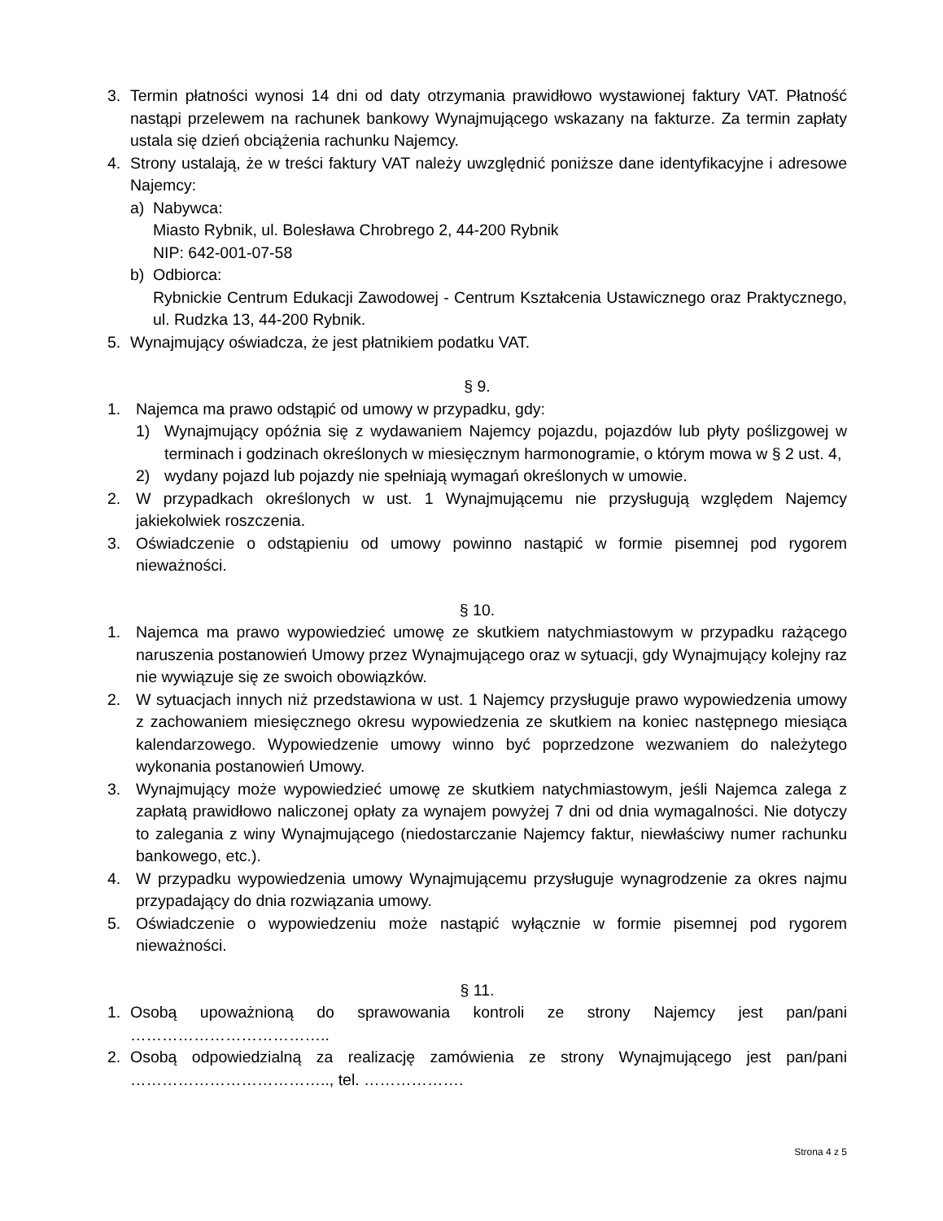3. Termin płatności wynosi 14 dni od daty otrzymania prawidłowo wystawionej faktury VAT. Płatność nastąpi przelewem na rachunek bankowy Wynajmującego wskazany na fakturze. Za termin zapłaty ustala się dzień obciążenia rachunku Najemcy.
4. Strony ustalają, że w treści faktury VAT należy uwzględnić poniższe dane identyfikacyjne i adresowe Najemcy:
a) Nabywca:
Miasto Rybnik, ul. Bolesława Chrobrego 2, 44-200 Rybnik
NIP: 642-001-07-58
b) Odbiorca:
Rybnickie Centrum Edukacji Zawodowej - Centrum Kształcenia Ustawicznego oraz Praktycznego, ul. Rudzka 13, 44-200 Rybnik.
5. Wynajmujący oświadcza, że jest płatnikiem podatku VAT.
§ 9.
1. Najemca ma prawo odstąpić od umowy w przypadku, gdy:
1) Wynajmujący opóźnia się z wydawaniem Najemcy pojazdu, pojazdów lub płyty poślizgowej w terminach i godzinach określonych w miesięcznym harmonogramie, o którym mowa w § 2 ust. 4,
2) wydany pojazd lub pojazdy nie spełniają wymagań określonych w umowie.
2. W przypadkach określonych w ust. 1 Wynajmującemu nie przysługują względem Najemcy jakiekolwiek roszczenia.
3. Oświadczenie o odstąpieniu od umowy powinno nastąpić w formie pisemnej pod rygorem nieważności.
§ 10.
1. Najemca ma prawo wypowiedzieć umowę ze skutkiem natychmiastowym w przypadku rażącego naruszenia postanowień Umowy przez Wynajmującego oraz w sytuacji, gdy Wynajmujący kolejny raz nie wywiązuje się ze swoich obowiązków.
2. W sytuacjach innych niż przedstawiona w ust. 1 Najemcy przysługuje prawo wypowiedzenia umowy z zachowaniem miesięcznego okresu wypowiedzenia ze skutkiem na koniec następnego miesiąca kalendarzowego. Wypowiedzenie umowy winno być poprzedzone wezwaniem do należytego wykonania postanowień Umowy.
3. Wynajmujący może wypowiedzieć umowę ze skutkiem natychmiastowym, jeśli Najemca zalega z zapłatą prawidłowo naliczonej opłaty za wynajem powyżej 7 dni od dnia wymagalności. Nie dotyczy to zalegania z winy Wynajmującego (niedostarczanie Najemcy faktur, niewłaściwy numer rachunku bankowego, etc.).
4. W przypadku wypowiedzenia umowy Wynajmującemu przysługuje wynagrodzenie za okres najmu przypadający do dnia rozwiązania umowy.
5. Oświadczenie o wypowiedzeniu może nastąpić wyłącznie w formie pisemnej pod rygorem nieważności.
§ 11.
1. Osobą upoważnioną do sprawowania kontroli ze strony Najemcy jest pan/pani ………………………………..
2. Osobą odpowiedzialną za realizację zamówienia ze strony Wynajmującego jest pan/pani ……………………………….., tel. ……………….
Strona 4 z 5